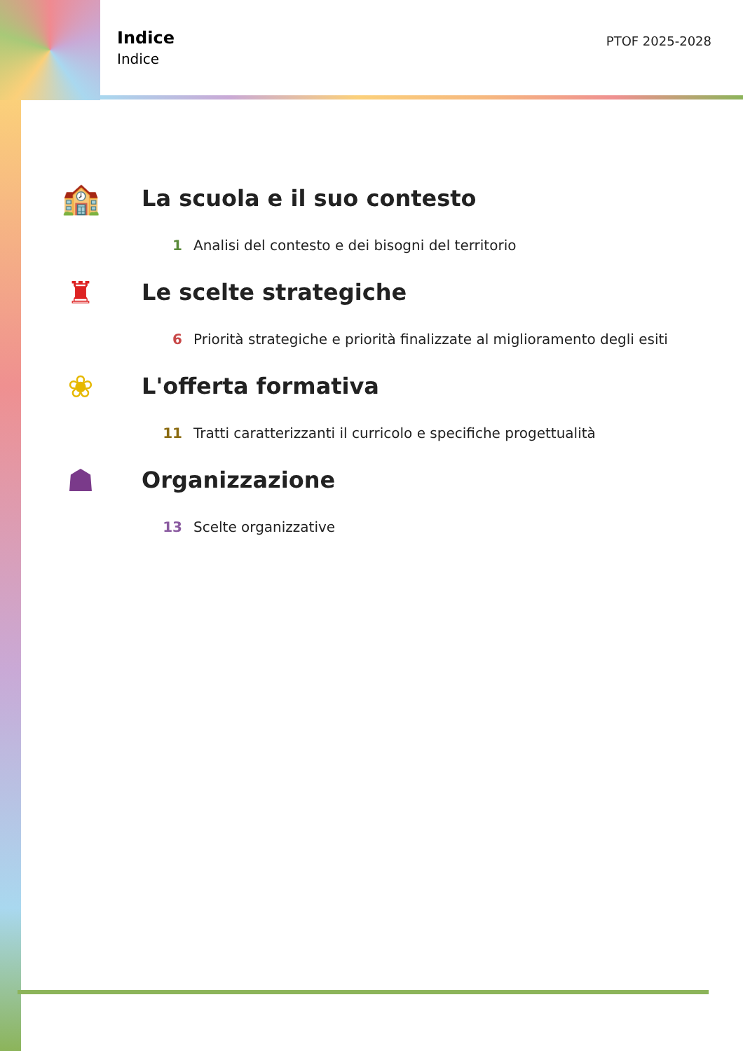Indice
Indice
PTOF 2025-2028
🏫
La scuola e il suo contesto
1 Analisi del contesto e dei bisogni del territorio
♜
Le scelte strategiche
6 Priorità strategiche e priorità finalizzate al miglioramento degli esiti
❀
L'offerta formativa
11 Tratti caratterizzanti il curricolo e specifiche progettualità
☗
Organizzazione
13 Scelte organizzative